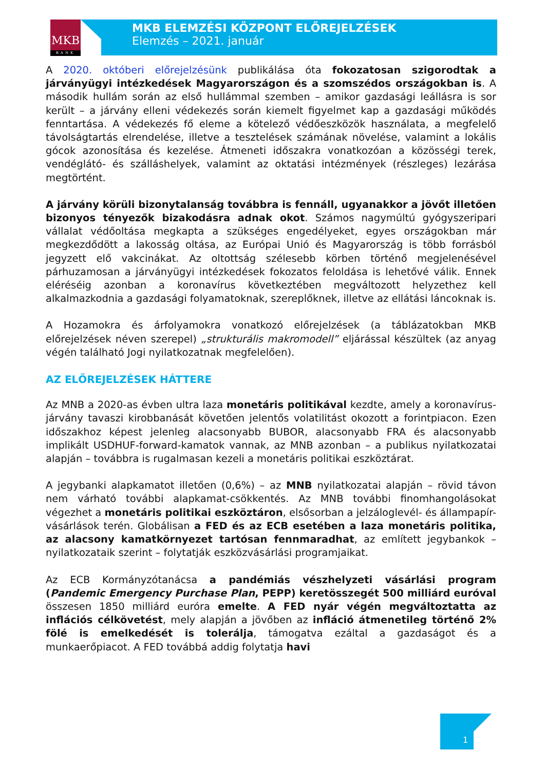MKB
BANK
MKB ELEMZÉSI KÖZPONT ELŐREJELZÉSEK
Elemzés – 2021. január
A 2020. októberi előrejelzésünk publikálása óta fokozatosan szigorodtak a járványügyi intézkedések Magyarországon és a szomszédos országokban is. A második hullám során az első hullámmal szemben – amikor gazdasági leállásra is sor került – a járvány elleni védekezés során kiemelt figyelmet kap a gazdasági működés fenntartása. A védekezés fő eleme a kötelező védőeszközök használata, a megfelelő távolságtartás elrendelése, illetve a tesztelések számának növelése, valamint a lokális gócok azonosítása és kezelése. Átmeneti időszakra vonatkozóan a közösségi terek, vendéglátó- és szálláshelyek, valamint az oktatási intézmények (részleges) lezárása megtörtént.
A járvány körüli bizonytalanság továbbra is fennáll, ugyanakkor a jövőt illetően bizonyos tényezők bizakodásra adnak okot. Számos nagymúltú gyógyszeripari vállalat védőoltása megkapta a szükséges engedélyeket, egyes országokban már megkezdődött a lakosság oltása, az Európai Unió és Magyarország is több forrásból jegyzett elő vakcinákat. Az oltottság szélesebb körben történő megjelenésével párhuzamosan a járványügyi intézkedések fokozatos feloldása is lehetővé válik. Ennek eléréséig azonban a koronavírus következtében megváltozott helyzethez kell alkalmazkodnia a gazdasági folyamatoknak, szereplőknek, illetve az ellátási láncoknak is.
A Hozamokra és árfolyamokra vonatkozó előrejelzések (a táblázatokban MKB előrejelzések néven szerepel) „strukturális makromodell” eljárással készültek (az anyag végén található Jogi nyilatkozatnak megfelelően).
AZ ELŐREJELZÉSEK HÁTTERE
Az MNB a 2020-as évben ultra laza monetáris politikával kezdte, amely a koronavírus-járvány tavaszi kirobbanását követően jelentős volatilitást okozott a forintpiacon. Ezen időszakhoz képest jelenleg alacsonyabb BUBOR, alacsonyabb FRA és alacsonyabb implikált USDHUF-forward-kamatok vannak, az MNB azonban – a publikus nyilatkozatai alapján – továbbra is rugalmasan kezeli a monetáris politikai eszköztárat.
A jegybanki alapkamatot illetően (0,6%) – az MNB nyilatkozatai alapján – rövid távon nem várható további alapkamat-csökkentés. Az MNB további finomhangolásokat végezhet a monetáris politikai eszköztáron, elsősorban a jelzáloglevél- és állampapír-vásárlások terén. Globálisan a FED és az ECB esetében a laza monetáris politika, az alacsony kamatkörnyezet tartósan fennmaradhat, az említett jegybankok – nyilatkozataik szerint – folytatják eszközvásárlási programjaikat.
Az ECB Kormányzótanácsa a pandémiás vészhelyzeti vásárlási program (Pandemic Emergency Purchase Plan, PEPP) keretösszegét 500 milliárd euróval összesen 1850 milliárd euróra emelte. A FED nyár végén megváltoztatta az inflációs célkövetést, mely alapján a jövőben az infláció átmenetileg történő 2% fölé is emelkedését is tolerálja, támogatva ezáltal a gazdaságot és a munkaerőpiacot. A FED továbbá addig folytatja havi
1